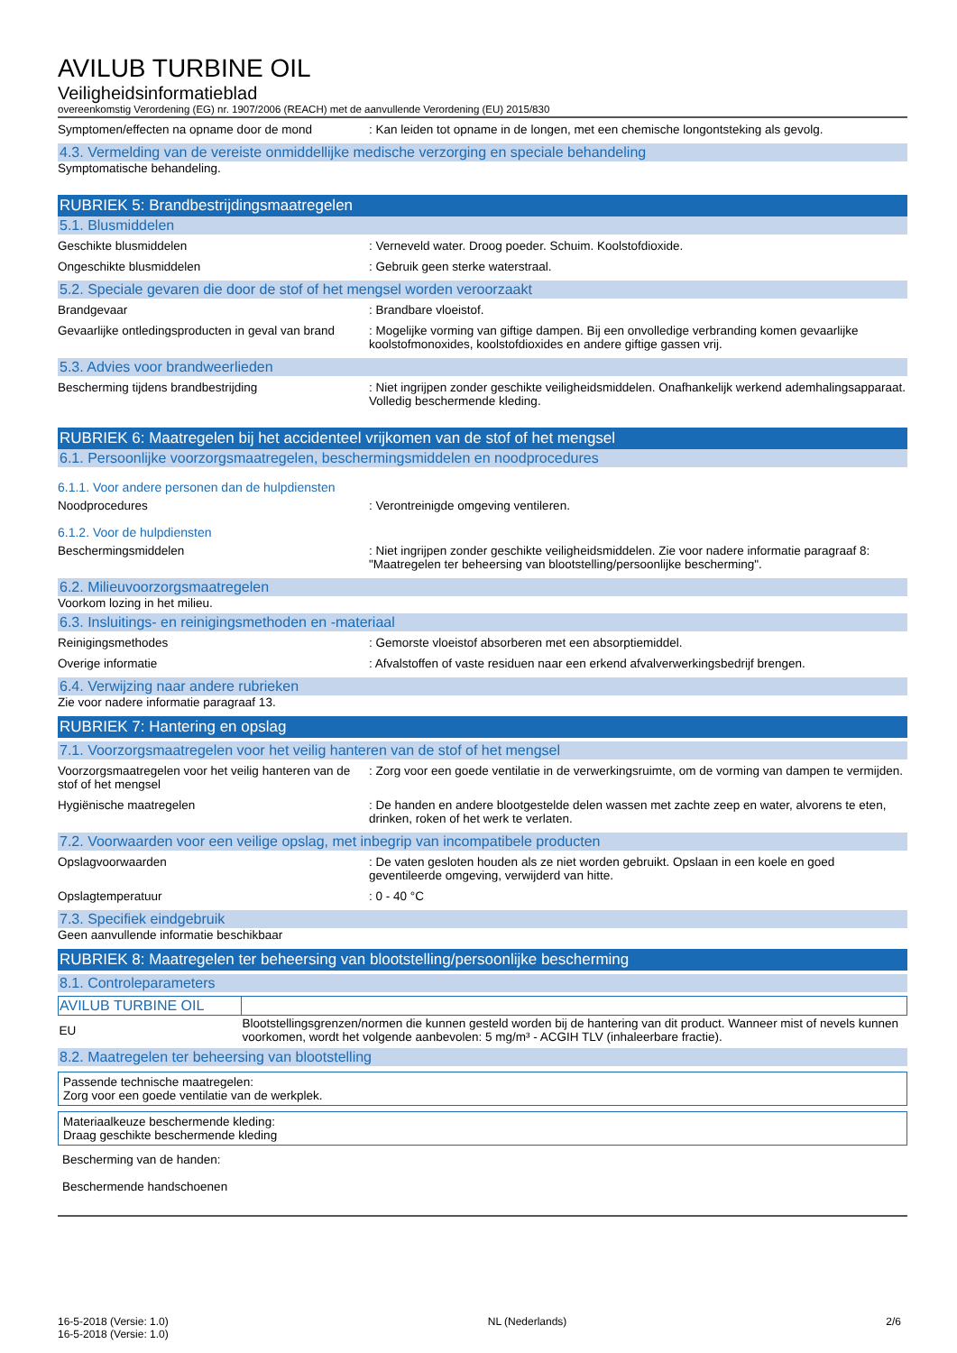AVILUB TURBINE OIL
Veiligheidsinformatieblad
overeenkomstig Verordening (EG) nr. 1907/2006 (REACH) met de aanvullende Verordening (EU) 2015/830
Symptomen/effecten na opname door de mond : Kan leiden tot opname in de longen, met een chemische longontsteking als gevolg.
4.3. Vermelding van de vereiste onmiddellijke medische verzorging en speciale behandeling
Symptomatische behandeling.
RUBRIEK 5: Brandbestrijdingsmaatregelen
5.1. Blusmiddelen
Geschikte blusmiddelen : Verneveld water. Droog poeder. Schuim. Koolstofdioxide.
Ongeschikte blusmiddelen : Gebruik geen sterke waterstraal.
5.2. Speciale gevaren die door de stof of het mengsel worden veroorzaakt
Brandgevaar : Brandbare vloeistof.
Gevaarlijke ontledingsproducten in geval van brand
: Mogelijke vorming van giftige dampen. Bij een onvolledige verbranding komen gevaarlijke koolstofmonoxides, koolstofdioxides en andere giftige gassen vrij.
5.3. Advies voor brandweerlieden
Bescherming tijdens brandbestrijding : Niet ingrijpen zonder geschikte veiligheidsmiddelen. Onafhankelijk werkend ademhalingsapparaat. Volledig beschermende kleding.
RUBRIEK 6: Maatregelen bij het accidenteel vrijkomen van de stof of het mengsel
6.1. Persoonlijke voorzorgsmaatregelen, beschermingsmiddelen en noodprocedures
6.1.1. Voor andere personen dan de hulpdiensten
Noodprocedures : Verontreinigde omgeving ventileren.
6.1.2. Voor de hulpdiensten
Beschermingsmiddelen : Niet ingrijpen zonder geschikte veiligheidsmiddelen. Zie voor nadere informatie paragraaf 8: "Maatregelen ter beheersing van blootstelling/persoonlijke bescherming".
6.2. Milieuvoorzorgsmaatregelen
Voorkom lozing in het milieu.
6.3. Insluitings- en reinigingsmethoden en -materiaal
Reinigingsmethodes : Gemorste vloeistof absorberen met een absorptiemiddel.
Overige informatie : Afvalstoffen of vaste residuen naar een erkend afvalverwerkingsbedrijf brengen.
6.4. Verwijzing naar andere rubrieken
Zie voor nadere informatie paragraaf 13.
RUBRIEK 7: Hantering en opslag
7.1. Voorzorgsmaatregelen voor het veilig hanteren van de stof of het mengsel
Voorzorgsmaatregelen voor het veilig hanteren van de stof of het mengsel
: Zorg voor een goede ventilatie in de verwerkingsruimte, om de vorming van dampen te vermijden.
Hygiënische maatregelen : De handen en andere blootgestelde delen wassen met zachte zeep en water, alvorens te eten, drinken, roken of het werk te verlaten.
7.2. Voorwaarden voor een veilige opslag, met inbegrip van incompatibele producten
Opslagvoorwaarden : De vaten gesloten houden als ze niet worden gebruikt. Opslaan in een koele en goed geventileerde omgeving, verwijderd van hitte.
Opslagtemperatuur : 0 - 40 °C
7.3. Specifiek eindgebruik
Geen aanvullende informatie beschikbaar
RUBRIEK 8: Maatregelen ter beheersing van blootstelling/persoonlijke bescherming
8.1. Controleparameters
| AVILUB TURBINE OIL | |
| --- | --- |
| EU | Blootstellingsgrenzen/normen die kunnen gesteld worden bij de hantering van dit product. Wanneer mist of nevels kunnen voorkomen, wordt het volgende aanbevolen: 5 mg/m³ - ACGIH TLV (inhaleerbare fractie). |
8.2. Maatregelen ter beheersing van blootstelling
Passende technische maatregelen:
Zorg voor een goede ventilatie van de werkplek.
Materiaalkeuze beschermende kleding:
Draag geschikte beschermende kleding
Bescherming van de handen:
Beschermende handschoenen
16-5-2018 (Versie: 1.0)
16-5-2018 (Versie: 1.0)
NL (Nederlands) 2/6